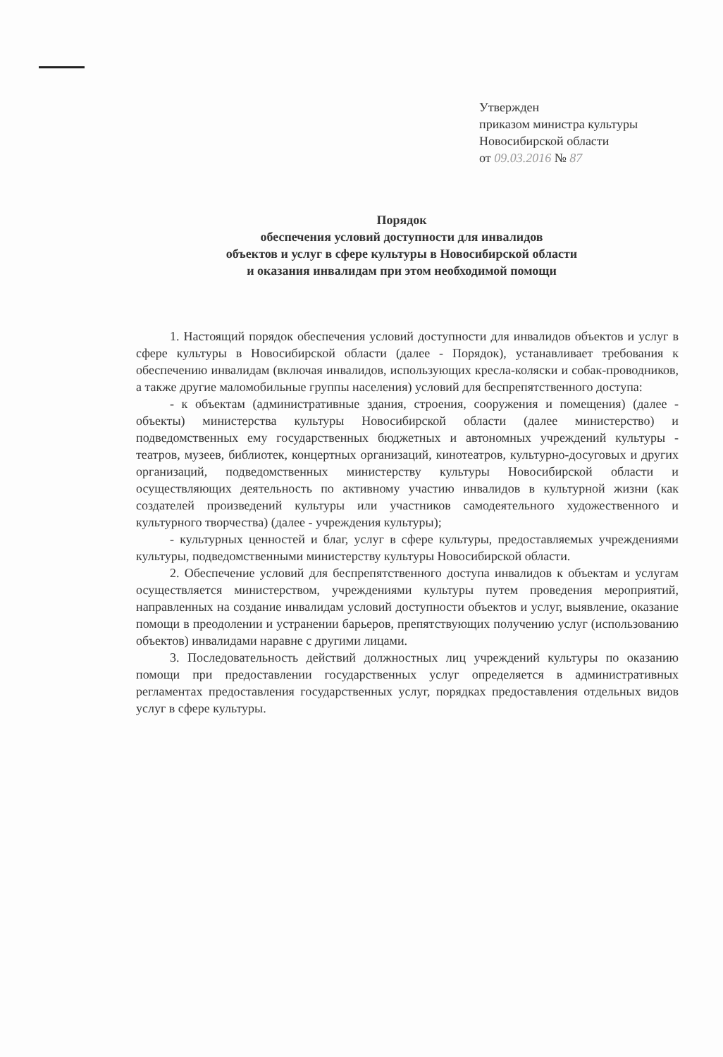Утвержден
приказом министра культуры
Новосибирской области
от 09.03.2016 № 87
Порядок
обеспечения условий доступности для инвалидов
объектов и услуг в сфере культуры в Новосибирской области
и оказания инвалидам при этом необходимой помощи
1. Настоящий порядок обеспечения условий доступности для инвалидов объектов и услуг в сфере культуры в Новосибирской области (далее - Порядок), устанавливает требования к обеспечению инвалидам (включая инвалидов, использующих кресла-коляски и собак-проводников, а также другие маломобильные группы населения) условий для беспрепятственного доступа:
- к объектам (административные здания, строения, сооружения и помещения) (далее - объекты) министерства культуры Новосибирской области (далее министерство) и подведомственных ему государственных бюджетных и автономных учреждений культуры - театров, музеев, библиотек, концертных организаций, кинотеатров, культурно-досуговых и других организаций, подведомственных министерству культуры Новосибирской области и осуществляющих деятельность по активному участию инвалидов в культурной жизни (как создателей произведений культуры или участников самодеятельного художественного и культурного творчества) (далее - учреждения культуры);
- культурных ценностей и благ, услуг в сфере культуры, предоставляемых учреждениями культуры, подведомственными министерству культуры Новосибирской области.
2. Обеспечение условий для беспрепятственного доступа инвалидов к объектам и услугам осуществляется министерством, учреждениями культуры путем проведения мероприятий, направленных на создание инвалидам условий доступности объектов и услуг, выявление, оказание помощи в преодолении и устранении барьеров, препятствующих получению услуг (использованию объектов) инвалидами наравне с другими лицами.
3. Последовательность действий должностных лиц учреждений культуры по оказанию помощи при предоставлении государственных услуг определяется в административных регламентах предоставления государственных услуг, порядках предоставления отдельных видов услуг в сфере культуры.